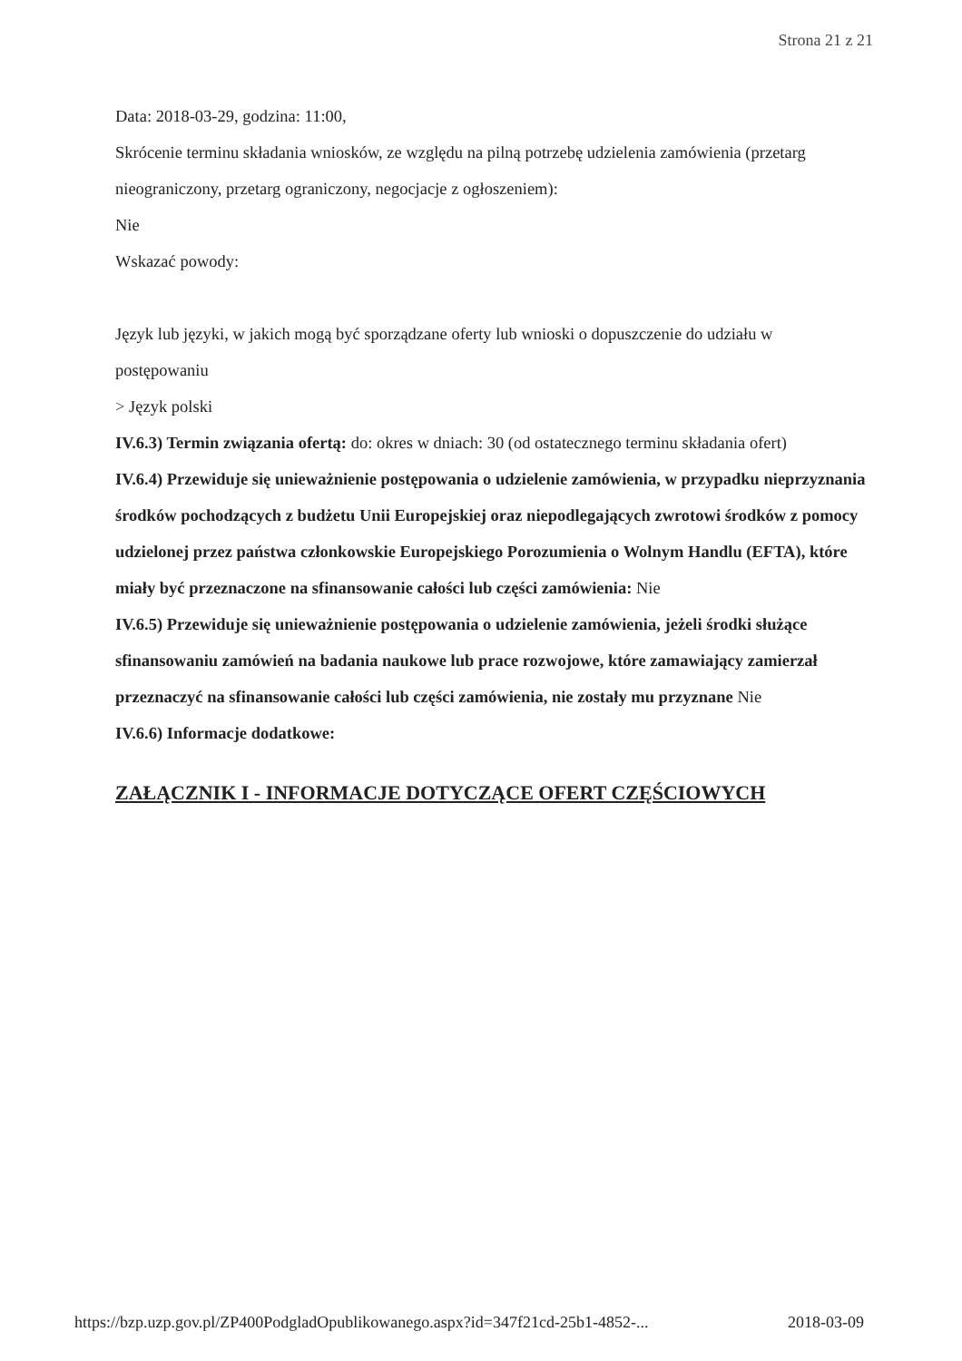Strona 21 z 21
Data: 2018-03-29, godzina: 11:00,
Skrócenie terminu składania wniosków, ze względu na pilną potrzebę udzielenia zamówienia (przetarg nieograniczony, przetarg ograniczony, negocjacje z ogłoszeniem):
Nie
Wskazać powody:
Język lub języki, w jakich mogą być sporządzane oferty lub wnioski o dopuszczenie do udziału w postępowaniu
> Język polski
IV.6.3) Termin związania ofertą: do: okres w dniach: 30 (od ostatecznego terminu składania ofert)
IV.6.4) Przewiduje się unieważnienie postępowania o udzielenie zamówienia, w przypadku nieprzyznania środków pochodzących z budżetu Unii Europejskiej oraz niepodlegających zwrotowi środków z pomocy udzielonej przez państwa członkowskie Europejskiego Porozumienia o Wolnym Handlu (EFTA), które miały być przeznaczone na sfinansowanie całości lub części zamówienia: Nie
IV.6.5) Przewiduje się unieważnienie postępowania o udzielenie zamówienia, jeżeli środki służące sfinansowaniu zamówień na badania naukowe lub prace rozwojowe, które zamawiający zamierzał przeznaczyć na sfinansowanie całości lub części zamówienia, nie zostały mu przyznane Nie
IV.6.6) Informacje dodatkowe:
ZAŁĄCZNIK I - INFORMACJE DOTYCZĄCE OFERT CZĘŚCIOWYCH
https://bzp.uzp.gov.pl/ZP400PodgladOpublikowanego.aspx?id=347f21cd-25b1-4852-... 2018-03-09